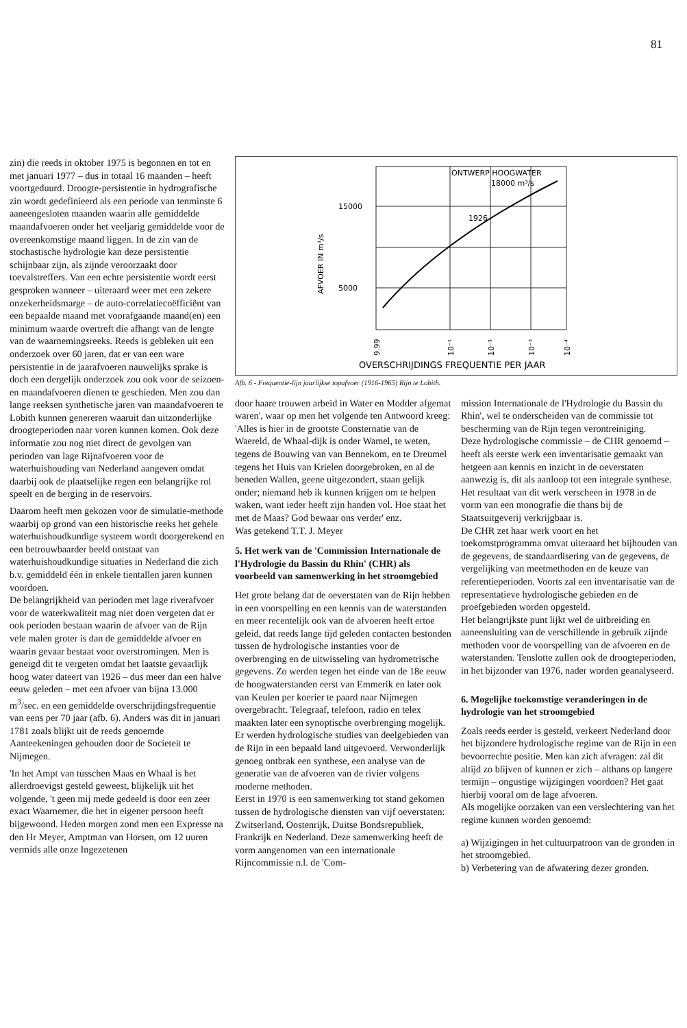81
zin) die reeds in oktober 1975 is begonnen en tot en met januari 1977 – dus in totaal 16 maanden – heeft voortgeduurd. Droogte-persistentie in hydrografische zin wordt gedefinieerd als een periode van tenminste 6 aaneengesloten maanden waarin alle gemiddelde maandafvoeren onder het veeljarig gemiddelde voor de overeenkomstige maand liggen. In de zin van de stochastische hydrologie kan deze persistentie schijnbaar zijn, als zijnde veroorzaakt door toevalstreffers. Van een echte persistentie wordt eerst gesproken wanneer – uiteraard weer met een zekere onzekerheidsmarge – de auto-correlatiecoëfficiënt van een bepaalde maand met voorafgaande maand(en) een minimum waarde overtreft die afhangt van de lengte van de waarnemingsreeks. Reeds is gebleken uit een onderzoek over 60 jaren, dat er van een ware persistentie in de jaarafvoeren nauwelijks sprake is doch een dergelijk onderzoek zou ook voor de seizoen- en maandafvoeren dienen te geschieden. Men zou dan lange reeksen synthetische jaren van maandafvoeren te Lobith kunnen genereren waaruit dan uitzonderlijke droogteperioden naar voren kunnen komen. Ook deze informatie zou nog niet direct de gevolgen van perioden van lage Rijnafvoeren voor de waterhuishouding van Nederland aangeven omdat daarbij ook de plaatselijke regen een belangrijke rol speelt en de berging in de reservoirs.
Daarom heeft men gekozen voor de simulatie-methode waarbij op grond van een historische reeks het gehele waterhuishoudkundige systeem wordt doorgerekend en een betrouwbaarder beeld ontstaat van waterhuishoudkundige situaties in Nederland die zich b.v. gemiddeld één in enkele tientallen jaren kunnen voordoen.
De belangrijkheid van perioden met lage riverafvoer voor de waterkwaliteit mag niet doen vergeten dat er ook perioden bestaan waarin de afvoer van de Rijn vele malen groter is dan de gemiddelde afvoer en waarin gevaar bestaat voor overstromingen. Men is geneigd dit te vergeten omdat het laatste gevaarlijk hoog water dateert van 1926 – dus meer dan een halve eeuw geleden – met een afvoer van bijna 13.000 m<sup>3</sup>/sec. en een gemiddelde overschrijdingsfrequentie van eens per 70 jaar (afb. 6). Anders was dit in januari 1781 zoals blijkt uit de reeds genoemde Aanteekeningen gehouden door de Societeit te Nijmegen.
'In het Ampt van tusschen Maas en Whaal is het allerdroevigst gesteld geweest, blijkelijk uit het volgende, 't geen mij mede gedeeld is door een zeer exact Waarnemer, die het in eigener persoon heeft bijgewoond. Heden morgen zond men een Expresse na den Hr Meyer, Amptman van Horsen, om 12 uuren vermids alle onze Ingezetenen
ONTWERP HOOGWATER
18000 m³/s
1926
15000
5000
AFVOER IN m³/s
9.99
10⁻¹
10⁻²
10⁻³
10⁻⁴
OVERSCHRIJDINGS FREQUENTIE PER JAAR
Afb. 6 - Frequentie-lijn jaarlijkse topafvoer (1916-1965) Rijn te Lobith.
door haare trouwen arbeid in Water en Modder afgemat waren', waar op men het volgende ten Antwoord kreeg:
'Alles is hier in de grootste Consternatie van de Waereld, de Whaal-dijk is onder Wamel, te weten, tegens de Bouwing van van Bennekom, en te Dreumel tegens het Huis van Krielen doorgebroken, en al de beneden Wallen, geene uitgezondert, staan gelijk onder; niemand heb ik kunnen krijgen om te helpen waken, want ieder heeft zijn handen vol. Hoe staat het met de Maas? God bewaar ons verder' enz.
Was getekend T.T. J. Meyer
5. Het werk van de 'Commission Internationale de l'Hydrologie du Bassin du Rhin' (CHR) als voorbeeld van samenwerking in het stroomgebied
Het grote belang dat de oeverstaten van de Rijn hebben in een voorspelling en een kennis van de waterstanden en meer recentelijk ook van de afvoeren heeft ertoe geleid, dat reeds lange tijd geleden contacten bestonden tussen de hydrologische instanties voor de overbrenging en de uitwisseling van hydrometrische gegevens. Zo werden tegen het einde van de 18e eeuw de hoogwaterstanden eerst van Emmerik en later ook van Keulen per koerier te paard naar Nijmegen overgebracht. Telegraaf, telefoon, radio en telex maakten later een synoptische overbrenging mogelijk. Er werden hydrologische studies van deelgebieden van de Rijn in een bepaald land uitgevoerd. Verwonderlijk genoeg ontbrak een synthese, een analyse van de generatie van de afvoeren van de rivier volgens moderne methoden.
Eerst in 1970 is een samenwerking tot stand gekomen tussen de hydrologische diensten van vijf oeverstaten: Zwitserland, Oostenrijk, Duitse Bondsrepubliek, Frankrijk en Nederland. Deze samenwerking heeft de vorm aangenomen van een internationale Rijncommissie n.l. de 'Com-
mission Internationale de l'Hydrologie du Bassin du Rhin', wel te onderscheiden van de commissie tot bescherming van de Rijn tegen verontreiniging.
Deze hydrologische commissie – de CHR genoemd – heeft als eerste werk een inventarisatie gemaakt van hetgeen aan kennis en inzicht in de oeverstaten aanwezig is, dit als aanloop tot een integrale synthese. Het resultaat van dit werk verscheen in 1978 in de vorm van een monografie die thans bij de Staatsuitgeverij verkrijgbaar is.
De CHR zet haar werk voort en het toekomstprogramma omvat uiteraard het bijhouden van de gegevens, de standaardisering van de gegevens, de vergelijking van meetmethoden en de keuze van referentieperioden. Voorts zal een inventarisatie van de representatieve hydrologische gebieden en de proefgebieden worden opgesteld.
Het belangrijkste punt lijkt wel de uitbreiding en aaneensluiting van de verschillende in gebruik zijnde methoden voor de voorspelling van de afvoeren en de waterstanden. Tenslotte zullen ook de droogteperioden, in het bijzonder van 1976, nader worden geanalyseerd.
6. Mogelijke toekomstige veranderingen in de hydrologie van het stroomgebied
Zoals reeds eerder is gesteld, verkeert Nederland door het bijzondere hydrologische regime van de Rijn in een bevoorrechte positie. Men kan zich afvragen: zal dit altijd zo blijven of kunnen er zich – althans op langere termijn – ongustige wijzigingen voordoen? Het gaat hierbij vooral om de lage afvoeren.
Als mogelijke oorzaken van een verslechtering van het regime kunnen worden genoemd:
a) Wijzigingen in het cultuurpatroon van de gronden in het stroomgebied.
b) Verbetering van de afwatering dezer gronden.